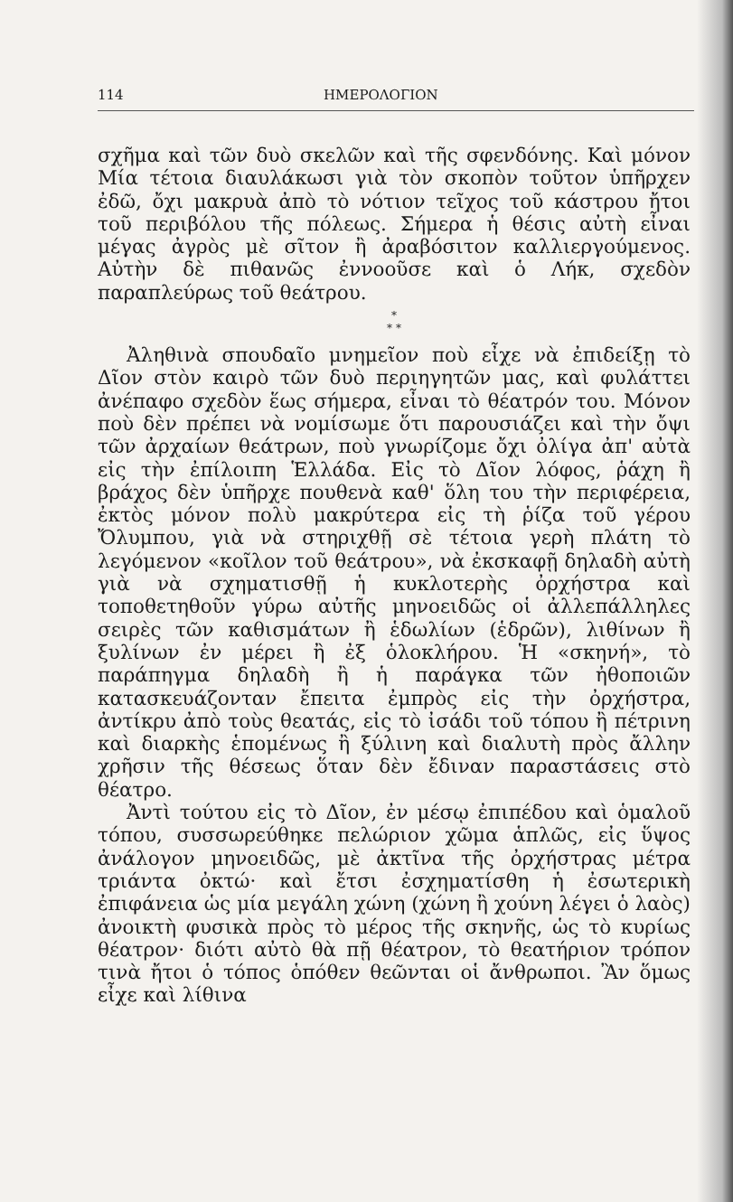114 ΗΜΕΡΟΛΟΓΙΟΝ
σχῆμα καὶ τῶν δυὸ σκελῶν καὶ τῆς σφενδόνης. Καὶ μόνον Μία τέτοια διαυλάκωσι γιὰ τὸν σκοπὸν τοῦτον ὑπῆρχεν ἐδῶ, ὄχι μακρυὰ ἀπὸ τὸ νότιον τεῖχος τοῦ κάστρου ἤτοι τοῦ περιβόλου τῆς πόλεως. Σήμερα ἡ θέσις αὐτὴ εἶναι μέγας ἀγρὸς μὲ σῖτον ἢ ἀραβόσιτον καλλιεργούμενος. Αὐτὴν δὲ πιθανῶς ἐννοοῦσε καὶ ὁ Λήκ, σχεδὸν παραπλεύρως τοῦ θεάτρου.
*
* *
Ἀληθινὰ σπουδαῖο μνημεῖον ποὺ εἶχε νὰ ἐπιδείξῃ τὸ Δῖον στὸν καιρὸ τῶν δυὸ περιηγητῶν μας, καὶ φυλάττει ἀνέπαφο σχεδὸν ἕως σήμερα, εἶναι τὸ θέατρόν του. Μόνον ποὺ δὲν πρέπει νὰ νομίσωμε ὅτι παρουσιάζει καὶ τὴν ὄψι τῶν ἀρχαίων θεάτρων, ποὺ γνωρίζομε ὄχι ὀλίγα ἀπ' αὐτὰ εἰς τὴν ἐπίλοιπη Ἑλλάδα. Εἰς τὸ Δῖον λόφος, ῥάχη ἢ βράχος δὲν ὑπῆρχε πουθενὰ καθ' ὅλη του τὴν περιφέρεια, ἐκτὸς μόνον πολὺ μακρύτερα εἰς τὴ ῥίζα τοῦ γέρου Ὄλυμπου, γιὰ νὰ στηριχθῇ σὲ τέτοια γερὴ πλάτη τὸ λεγόμενον «κοῖλον τοῦ θεάτρου», νὰ ἐκσκαφῇ δηλαδὴ αὐτὴ γιὰ νὰ σχηματισθῇ ἡ κυκλοτερὴς ὀρχήστρα καὶ τοποθετηθοῦν γύρω αὐτῆς μηνοειδῶς οἱ ἀλλεπάλληλες σειρὲς τῶν καθισμάτων ἢ ἑδωλίων (ἑδρῶν), λιθίνων ἢ ξυλίνων ἐν μέρει ἢ ἐξ ὁλοκλήρου. Ἡ «σκηνή», τὸ παράπηγμα δηλαδὴ ἢ ἡ παράγκα τῶν ἠθοποιῶν κατασκευάζονταν ἔπειτα ἐμπρὸς εἰς τὴν ὀρχήστρα, ἀντίκρυ ἀπὸ τοὺς θεατάς, εἰς τὸ ἰσάδι τοῦ τόπου ἢ πέτρινη καὶ διαρκὴς ἑπομένως ἢ ξύλινη καὶ διαλυτὴ πρὸς ἄλλην χρῆσιν τῆς θέσεως ὅταν δὲν ἔδιναν παραστάσεις στὸ θέατρο.
Ἀντὶ τούτου εἰς τὸ Δῖον, ἐν μέσῳ ἐπιπέδου καὶ ὁμαλοῦ τόπου, συσσωρεύθηκε πελώριον χῶμα ἁπλῶς, εἰς ὕψος ἀνάλογον μηνοειδῶς, μὲ ἀκτῖνα τῆς ὀρχήστρας μέτρα τριάντα ὀκτώ· καὶ ἔτσι ἐσχηματίσθη ἡ ἐσωτερικὴ ἐπιφάνεια ὡς μία μεγάλη χώνη (χώνη ἢ χούνη λέγει ὁ λαὸς) ἀνοικτὴ φυσικὰ πρὸς τὸ μέρος τῆς σκηνῆς, ὡς τὸ κυρίως θέατρον· διότι αὐτὸ θὰ πῇ θέατρον, τὸ θεατήριον τρόπον τινὰ ἤτοι ὁ τόπος ὁπόθεν θεῶνται οἱ ἄνθρωποι. Ἂν ὅμως εἶχε καὶ λίθινα